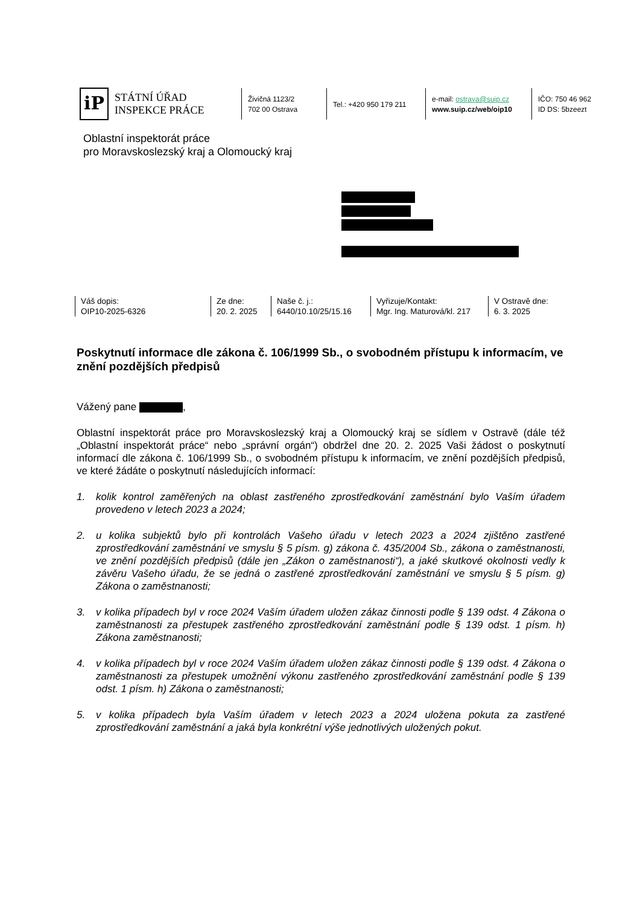iP
STÁTNÍ ÚŘAD
INSPEKCE PRÁCE
Živičná 1123/2
702 00 Ostrava
Tel.: +420 950 179 211
e-mail: ostrava@suip.cz
www.suip.cz/web/oip10
IČO: 750 46 962
ID DS: 5bzeezt
Oblastní inspektorát práce
pro Moravskoslezský kraj a Olomoucký kraj
Váš dopis:
OIP10-2025-6326
Ze dne:
20. 2. 2025
Naše č. j.:
6440/10.10/25/15.16
Vyřizuje/Kontakt:
Mgr. Ing. Maturová/kl. 217
V Ostravě dne:
6. 3. 2025
Poskytnutí informace dle zákona č. 106/1999 Sb., o svobodném přístupu k informacím, ve znění pozdějších předpisů
Vážený pane ,
Oblastní inspektorát práce pro Moravskoslezský kraj a Olomoucký kraj se sídlem v Ostravě (dále též „Oblastní inspektorát práce“ nebo „správní orgán“) obdržel dne 20. 2. 2025 Vaši žádost o poskytnutí informací dle zákona č. 106/1999 Sb., o svobodném přístupu k informacím, ve znění pozdějších předpisů, ve které žádáte o poskytnutí následujících informací:
1. kolik kontrol zaměřených na oblast zastřeného zprostředkování zaměstnání bylo Vaším úřadem provedeno v letech 2023 a 2024;
2. u kolika subjektů bylo při kontrolách Vašeho úřadu v letech 2023 a 2024 zjištěno zastřené zprostředkování zaměstnání ve smyslu § 5 písm. g) zákona č. 435/2004 Sb., zákona o zaměstnanosti, ve znění pozdějších předpisů (dále jen „Zákon o zaměstnanosti“), a jaké skutkové okolnosti vedly k závěru Vašeho úřadu, že se jedná o zastřené zprostředkování zaměstnání ve smyslu § 5 písm. g) Zákona o zaměstnanosti;
3. v kolika případech byl v roce 2024 Vaším úřadem uložen zákaz činnosti podle § 139 odst. 4 Zákona o zaměstnanosti za přestupek zastřeného zprostředkování zaměstnání podle § 139 odst. 1 písm. h) Zákona zaměstnanosti;
4. v kolika případech byl v roce 2024 Vaším úřadem uložen zákaz činnosti podle § 139 odst. 4 Zákona o zaměstnanosti za přestupek umožnění výkonu zastřeného zprostředkování zaměstnání podle § 139 odst. 1 písm. h) Zákona o zaměstnanosti;
5. v kolika případech byla Vaším úřadem v letech 2023 a 2024 uložena pokuta za zastřené zprostředkování zaměstnání a jaká byla konkrétní výše jednotlivých uložených pokut.